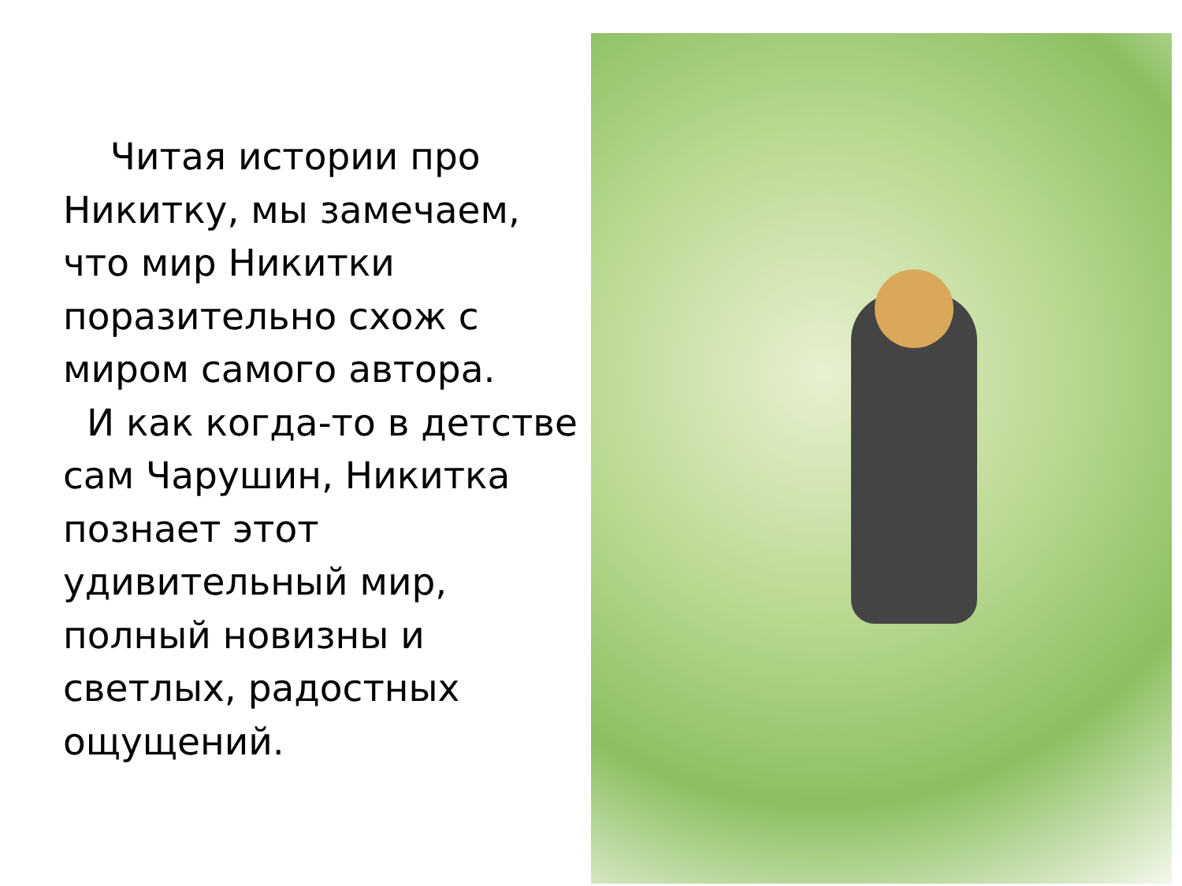Читая истории про Никитку, мы замечаем, что мир Никитки поразительно схож с миром самого автора.
И как когда-то в детстве сам Чарушин, Никитка познает этот удивительный мир, полный новизны и светлых, радостных ощущений.